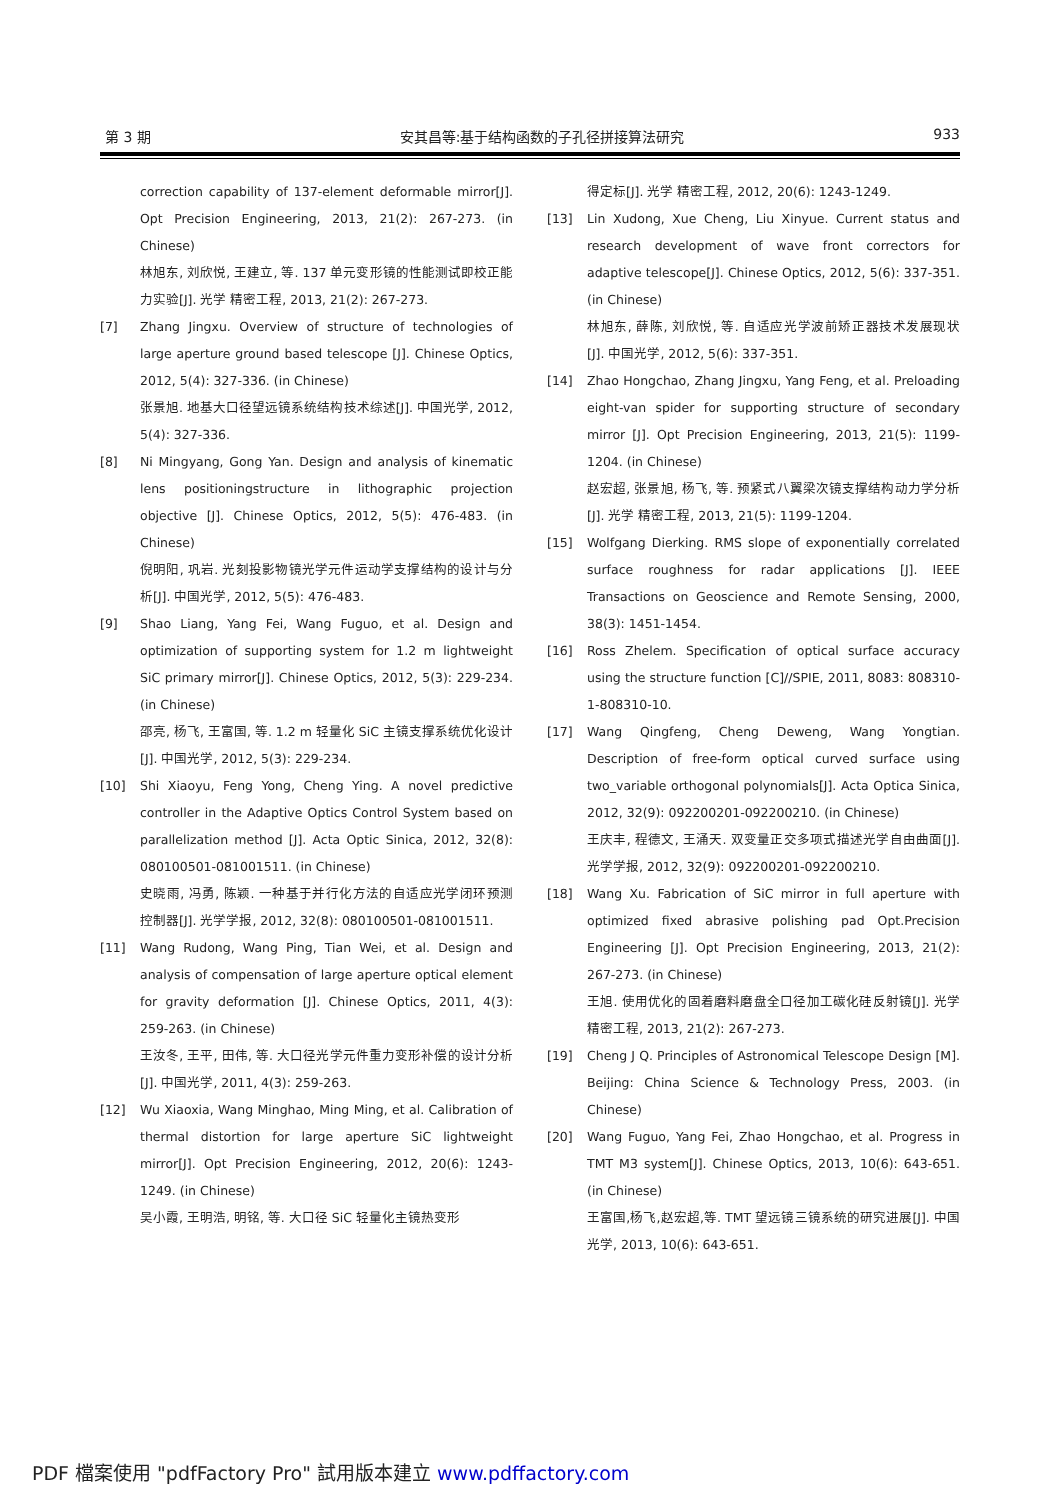第 3 期 安其昌等:基于结构函数的子孔径拼接算法研究 933
correction capability of 137-element deformable mirror[J]. Opt Precision Engineering, 2013, 21(2): 267-273. (in Chinese)
林旭东, 刘欣悦, 王建立, 等. 137 单元变形镜的性能测试即校正能力实验[J]. 光学 精密工程, 2013, 21(2): 267-273.
[7] Zhang Jingxu. Overview of structure of technologies of large aperture ground based telescope [J]. Chinese Optics, 2012, 5(4): 327-336. (in Chinese)
张景旭. 地基大口径望远镜系统结构技术综述[J]. 中国光学, 2012, 5(4): 327-336.
[8] Ni Mingyang, Gong Yan. Design and analysis of kinematic lens positioningstructure in lithographic projection objective [J]. Chinese Optics, 2012, 5(5): 476-483. (in Chinese)
倪明阳, 巩岩. 光刻投影物镜光学元件运动学支撑结构的设计与分析[J]. 中国光学, 2012, 5(5): 476-483.
[9] Shao Liang, Yang Fei, Wang Fuguo, et al. Design and optimization of supporting system for 1.2 m lightweight SiC primary mirror[J]. Chinese Optics, 2012, 5(3): 229-234. (in Chinese)
邵亮, 杨飞, 王富国, 等. 1.2 m 轻量化 SiC 主镜支撑系统优化设计[J]. 中国光学, 2012, 5(3): 229-234.
[10] Shi Xiaoyu, Feng Yong, Cheng Ying. A novel predictive controller in the Adaptive Optics Control System based on parallelization method [J]. Acta Optic Sinica, 2012, 32(8): 080100501-081001511. (in Chinese)
史晓雨, 冯勇, 陈颖. 一种基于并行化方法的自适应光学闭环预测控制器[J]. 光学学报, 2012, 32(8): 080100501-081001511.
[11] Wang Rudong, Wang Ping, Tian Wei, et al. Design and analysis of compensation of large aperture optical element for gravity deformation [J]. Chinese Optics, 2011, 4(3): 259-263. (in Chinese)
王汝冬, 王平, 田伟, 等. 大口径光学元件重力变形补偿的设计分析[J]. 中国光学, 2011, 4(3): 259-263.
[12] Wu Xiaoxia, Wang Minghao, Ming Ming, et al. Calibration of thermal distortion for large aperture SiC lightweight mirror[J]. Opt Precision Engineering, 2012, 20(6): 1243-1249. (in Chinese)
吴小霞, 王明浩, 明铭, 等. 大口径 SiC 轻量化主镜热变形
得定标[J]. 光学 精密工程, 2012, 20(6): 1243-1249.
[13] Lin Xudong, Xue Cheng, Liu Xinyue. Current status and research development of wave front correctors for adaptive telescope[J]. Chinese Optics, 2012, 5(6): 337-351. (in Chinese)
林旭东, 薛陈, 刘欣悦, 等. 自适应光学波前矫正器技术发展现状[J]. 中国光学, 2012, 5(6): 337-351.
[14] Zhao Hongchao, Zhang Jingxu, Yang Feng, et al. Preloading eight-van spider for supporting structure of secondary mirror [J]. Opt Precision Engineering, 2013, 21(5): 1199-1204. (in Chinese)
赵宏超, 张景旭, 杨飞, 等. 预紧式八翼梁次镜支撑结构动力学分析[J]. 光学 精密工程, 2013, 21(5): 1199-1204.
[15] Wolfgang Dierking. RMS slope of exponentially correlated surface roughness for radar applications [J]. IEEE Transactions on Geoscience and Remote Sensing, 2000, 38(3): 1451-1454.
[16] Ross Zhelem. Specification of optical surface accuracy using the structure function [C]//SPIE, 2011, 8083: 808310-1-808310-10.
[17] Wang Qingfeng, Cheng Deweng, Wang Yongtian. Description of free-form optical curved surface using two_variable orthogonal polynomials[J]. Acta Optica Sinica, 2012, 32(9): 092200201-092200210. (in Chinese)
王庆丰, 程德文, 王涌天. 双变量正交多项式描述光学自由曲面[J]. 光学学报, 2012, 32(9): 092200201-092200210.
[18] Wang Xu. Fabrication of SiC mirror in full aperture with optimized fixed abrasive polishing pad Opt.Precision Engineering [J]. Opt Precision Engineering, 2013, 21(2): 267-273. (in Chinese)
王旭. 使用优化的固着磨料磨盘全口径加工碳化硅反射镜[J]. 光学 精密工程, 2013, 21(2): 267-273.
[19] Cheng J Q. Principles of Astronomical Telescope Design [M]. Beijing: China Science & Technology Press, 2003. (in Chinese)
[20] Wang Fuguo, Yang Fei, Zhao Hongchao, et al. Progress in TMT M3 system[J]. Chinese Optics, 2013, 10(6): 643-651. (in Chinese)
王富国,杨飞,赵宏超,等. TMT 望远镜三镜系统的研究进展[J]. 中国光学, 2013, 10(6): 643-651.
PDF 檔案使用 "pdfFactory Pro" 試用版本建立 www.pdffactory.com